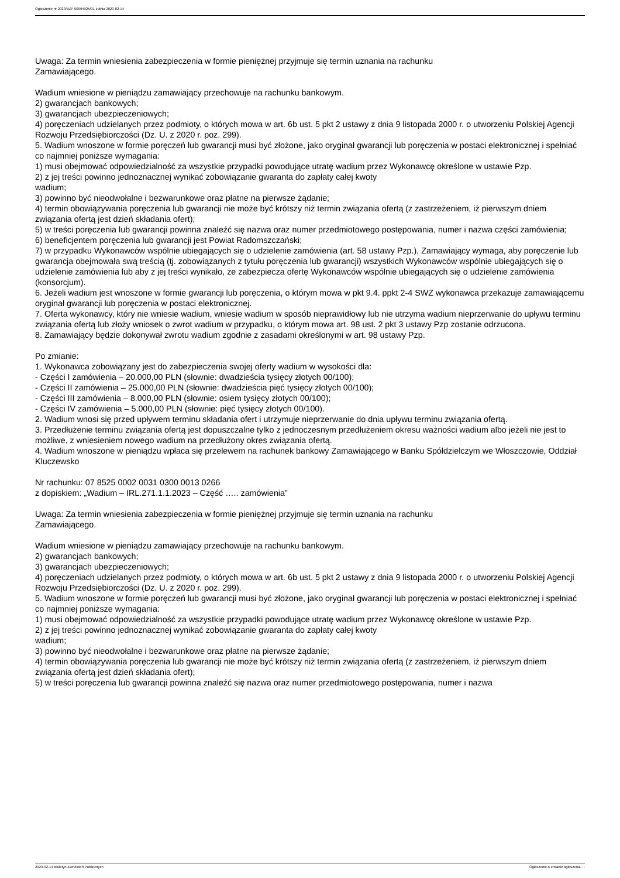Ogłoszenie nr 2023/BZP 00094925/01 z dnia 2023-02-14
Uwaga: Za termin wniesienia zabezpieczenia w formie pieniężnej przyjmuje się termin uznania na rachunku
Zamawiającego.
Wadium wniesione w pieniądzu zamawiający przechowuje na rachunku bankowym.
2) gwarancjach bankowych;
3) gwarancjach ubezpieczeniowych;
4) poręczeniach udzielanych przez podmioty, o których mowa w art. 6b ust. 5 pkt 2 ustawy z dnia 9 listopada 2000 r. o utworzeniu Polskiej Agencji Rozwoju Przedsiębiorczości (Dz. U. z 2020 r. poz. 299).
5. Wadium wnoszone w formie poręczeń lub gwarancji musi być złożone, jako oryginał gwarancji lub poręczenia w postaci elektronicznej i spełniać co najmniej poniższe wymagania:
1) musi obejmować odpowiedzialność za wszystkie przypadki powodujące utratę wadium przez Wykonawcę określone w ustawie Pzp.
2) z jej treści powinno jednoznacznej wynikać zobowiązanie gwaranta do zapłaty całej kwoty
wadium;
3) powinno być nieodwołalne i bezwarunkowe oraz płatne na pierwsze żądanie;
4) termin obowiązywania poręczenia lub gwarancji nie może być krótszy niż termin związania ofertą (z zastrzeżeniem, iż pierwszym dniem związania ofertą jest dzień składania ofert);
5) w treści poręczenia lub gwarancji powinna znaleźć się nazwa oraz numer przedmiotowego postępowania, numer i nazwa części zamówienia;
6) beneficjentem poręczenia lub gwarancji jest Powiat Radomszczański;
7) w przypadku Wykonawców wspólnie ubiegających się o udzielenie zamówienia (art. 58 ustawy Pzp.), Zamawiający wymaga, aby poręczenie lub gwarancja obejmowała swą treścią (tj. zobowiązanych z tytułu poręczenia lub gwarancji) wszystkich Wykonawców wspólnie ubiegających się o udzielenie zamówienia lub aby z jej treści wynikało, że zabezpiecza ofertę Wykonawców wspólnie ubiegających się o udzielenie zamówienia (konsorcjum).
6. Jeżeli wadium jest wnoszone w formie gwarancji lub poręczenia, o którym mowa w pkt 9.4. ppkt 2-4 SWZ wykonawca przekazuje zamawiającemu oryginał gwarancji lub poręczenia w postaci elektronicznej.
7. Oferta wykonawcy, który nie wniesie wadium, wniesie wadium w sposób nieprawidłowy lub nie utrzyma wadium nieprzerwanie do upływu terminu związania ofertą lub złoży wniosek o zwrot wadium w przypadku, o którym mowa art. 98 ust. 2 pkt 3 ustawy Pzp zostanie odrzucona.
8. Zamawiający będzie dokonywał zwrotu wadium zgodnie z zasadami określonymi w art. 98 ustawy Pzp.
Po zmianie:
1. Wykonawca zobowiązany jest do zabezpieczenia swojej oferty wadium w wysokości dla:
- Części I zamówienia – 20.000,00 PLN (słownie: dwadzieścia tysięcy złotych 00/100);
- Części II zamówienia – 25.000,00 PLN (słownie: dwadzieścia pięć tysięcy złotych 00/100);
- Części III zamówienia – 8.000,00 PLN (słownie: osiem tysięcy złotych 00/100);
- Części IV zamówienia – 5.000,00 PLN (słownie: pięć tysięcy złotych 00/100).
2. Wadium wnosi się przed upływem terminu składania ofert i utrzymuje nieprzerwanie do dnia upływu terminu związania ofertą.
3. Przedłużenie terminu związania ofertą jest dopuszczalne tylko z jednoczesnym przedłużeniem okresu ważności wadium albo jeżeli nie jest to możliwe, z wniesieniem nowego wadium na przedłużony okres związania ofertą.
4. Wadium wnoszone w pieniądzu wpłaca się przelewem na rachunek bankowy Zamawiającego w Banku Spółdzielczym we Włoszczowie, Oddział Kluczewsko
Nr rachunku: 07 8525 0002 0031 0300 0013 0266
z dopiskiem: „Wadium – IRL.271.1.1.2023 – Część ….. zamówienia”
Uwaga: Za termin wniesienia zabezpieczenia w formie pieniężnej przyjmuje się termin uznania na rachunku
Zamawiającego.
Wadium wniesione w pieniądzu zamawiający przechowuje na rachunku bankowym.
2) gwarancjach bankowych;
3) gwarancjach ubezpieczeniowych;
4) poręczeniach udzielanych przez podmioty, o których mowa w art. 6b ust. 5 pkt 2 ustawy z dnia 9 listopada 2000 r. o utworzeniu Polskiej Agencji Rozwoju Przedsiębiorczości (Dz. U. z 2020 r. poz. 299).
5. Wadium wnoszone w formie poręczeń lub gwarancji musi być złożone, jako oryginał gwarancji lub poręczenia w postaci elektronicznej i spełniać co najmniej poniższe wymagania:
1) musi obejmować odpowiedzialność za wszystkie przypadki powodujące utratę wadium przez Wykonawcę określone w ustawie Pzp.
2) z jej treści powinno jednoznacznej wynikać zobowiązanie gwaranta do zapłaty całej kwoty
wadium;
3) powinno być nieodwołalne i bezwarunkowe oraz płatne na pierwsze żądanie;
4) termin obowiązywania poręczenia lub gwarancji nie może być krótszy niż termin związania ofertą (z zastrzeżeniem, iż pierwszym dniem związania ofertą jest dzień składania ofert);
5) w treści poręczenia lub gwarancji powinna znaleźć się nazwa oraz numer przedmiotowego postępowania, numer i nazwa
2023-02-14 Biuletyn Zamówień Publicznych Ogłoszenie o zmianie ogłoszenia - -